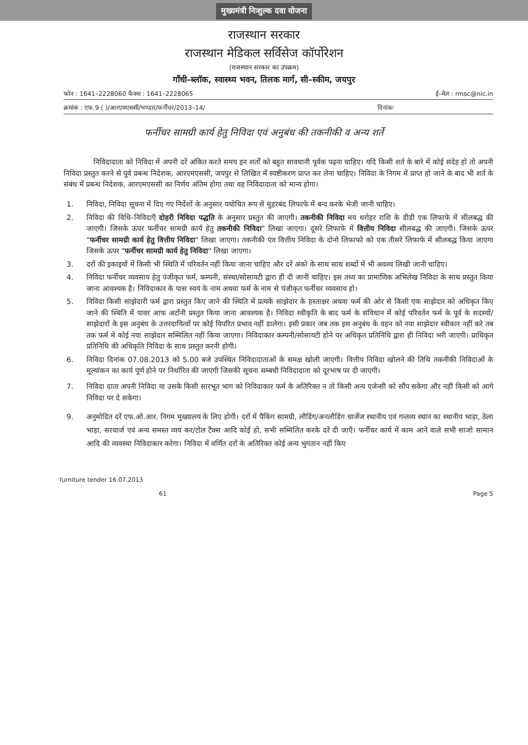मुख्यमंत्री निःशुल्क दवा योजना
राजस्थान सरकार
राजस्थान मेडिकल सर्विसेज कॉर्पोरेशन
(राजस्थान सरकार का उपक्रम)
गाँधी–ब्लॉक, स्वास्थ्य भवन, तिलक मार्ग, सी–स्कीम, जयपुर
फोन : 1641–2228060 फैक्स : 1641–2228065 ई–मेल : rmsc@nic.in
क्रमांक : एफ.9 ( )/आरएमएससी/भण्डार/फर्नीचर/2013–14/ दिनांकः
फर्नीचर सामग्री कार्य हेतु निविदा एवं अनुबंध की तकनीकी व अन्य शर्ते
निविदादाता को निविदा में अपनी दरें अंकित करते समय इन शर्तों को बहुत सावधानी पूर्वक पढ़ना चाहिए। यदि किसी शर्त के बारे में कोई संदेह हो तो अपनी निविदा प्रस्तुत करने से पूर्व प्रबन्ध निदेशक, आरएमएससी, जयपुर से लिखित में स्पष्टीकरण प्राप्त कर लेना चाहिए। निविदा के निगम में प्राप्त हो जाने के बाद भी शर्त के संबंध में प्रबन्ध निदेशक, आरएमएससी का निर्णय अंतिम होगा तथा वह निविदादाता को मान्य होगा।
1. निविदा, निविदा सूचना में दिए गए निर्देशों के अनुसार यथोचित रूप से मुहरबंद लिफाफे में बन्द करके भेजी जानी चाहिए।
2. निविदा की विधि–निविदाएँ दोहरी निविदा पद्धति के अनुसार प्रस्तुत की जाएगी। तकनीकी निविदा मय धरोहर राशि के डीडी एक लिफाफे में सीलबद्ध की जाएगी। जिसके ऊपर फर्नीचर सामग्री कार्य हेतु तकनीकी निविदा" लिखा जाएगा। दूसरे लिफाफे में वित्तीय निविदा सीलबद्ध की जाएगी। जिसके ऊपर "फर्नीचर सामग्री कार्य हेतु वित्तीय निविदा" लिखा जाएगा। तकनीकी एंव वित्तीय निविदा के दोनो लिफाफो को एक तीसरे लिफाफे में सीलबद्ध किया जाएगा जिसके ऊपर "फर्नीचर सामग्री कार्य हेतु निविदा" लिखा जाएगा।
3. दरों की इकाइयों में किसी भी स्थिति में परिवर्तन नहीं किया जाना चाहिए और दरें अंको के साथ साथ शब्दों में भी अवश्य लिखी जानी चाहिए।
4. निविदा फर्नीचर व्यवसाय हेतु पंजीकृत फर्म, कम्पनी, संस्था/सोसायटी द्वारा ही दी जानी चाहिए। इस तथ्य का प्रामाणिक अभिलेख निविदा के साथ प्रस्तुत किया जाना आवश्यक है। निविदाकार के पास स्वयं के नाम अथवा फर्म के नाम से पंजीकृत फर्नीचर व्यवसाय हो।
5. निविदा किसी साझेदारी फर्म द्वारा प्रस्तुत किए जाने की स्थिति में प्रत्यके साझेदार के हस्ताक्षर अथवा फर्म की ओर से किसी एक साझेदार को अधिकृत किए जाने की स्थिति में पावर आफ अर्टोनी प्रस्तुत किया जाना आवश्यक है। निविदा स्वीकृति के बाद फर्म के संविधान में कोई परिवर्तन फर्म के पूर्व के सदस्यों/साझेदारों के इस अनुबंध के उत्तरदायित्वों पर कोई विपरित प्रभाव नहीं डालेगा। इसी प्रकार जब तक इस अनुबंध के वहन को नया साझेदार स्वीकार नहीं करे तब तक फर्म मे कोई नया साझेदार सम्मिलित नहीं किया जाएगा। निविदाकार कम्पनी/सोसायटी होने पर अधिकृत प्रतिनिधि द्वारा ही निविदा भरी जाएगी। प्राधिकृत प्रतिनिधि की अधिकृति निविदा के साथ प्रस्तुत करनी होगी।
6. निविदा दिनांक 07.08.2013 को 5.00 बजे उपस्थित निविदादाताओं के समक्ष खोली जाएगी। वित्तीय निविदा खोलने की तिथि तकनीकी निविदाओं के मूल्यांकन का कार्य पूर्ण होने पर निर्धारित की जाएगी जिसकी सूचना सम्बधी निविदादाता को दूरभाष पर दी जाएगी।
7. निविदा दाता अपनी निविदा या उसके किसी सारभूत भाग को निविदाकार फर्म के अतिरिक्त न तो किसी अन्य एजेन्सी को सौंप सकेगा और नहीं किसी को आगे निविदा पर दे सकेगा।
9. अनुमोदित दरें एफ.ओ.आर. निगम मुख्यालय के लिए होगी। दरों में पैकिंग सामग्री, लौडिंग/अनलौडिंग चार्जेज स्थानीय एवं गन्तव्य स्थान का स्थानीय भाड़ा, ठेला भाड़ा, सरचार्ज एवं अन्य समस्त व्यय कर/टोल टैक्स आदि कोई हो, सभी सम्मिलित करके दरें दी जाएँ। फर्नीचर कार्य में काम आने वाले सभी साजो सामान आदि की व्यवस्था निविदाकार करेगा। निविदा में वर्णित दरों के अतिरिक्त कोई अन्य भुगतान नहीं किए
furniture tender 16.07.2013
61 Page 5